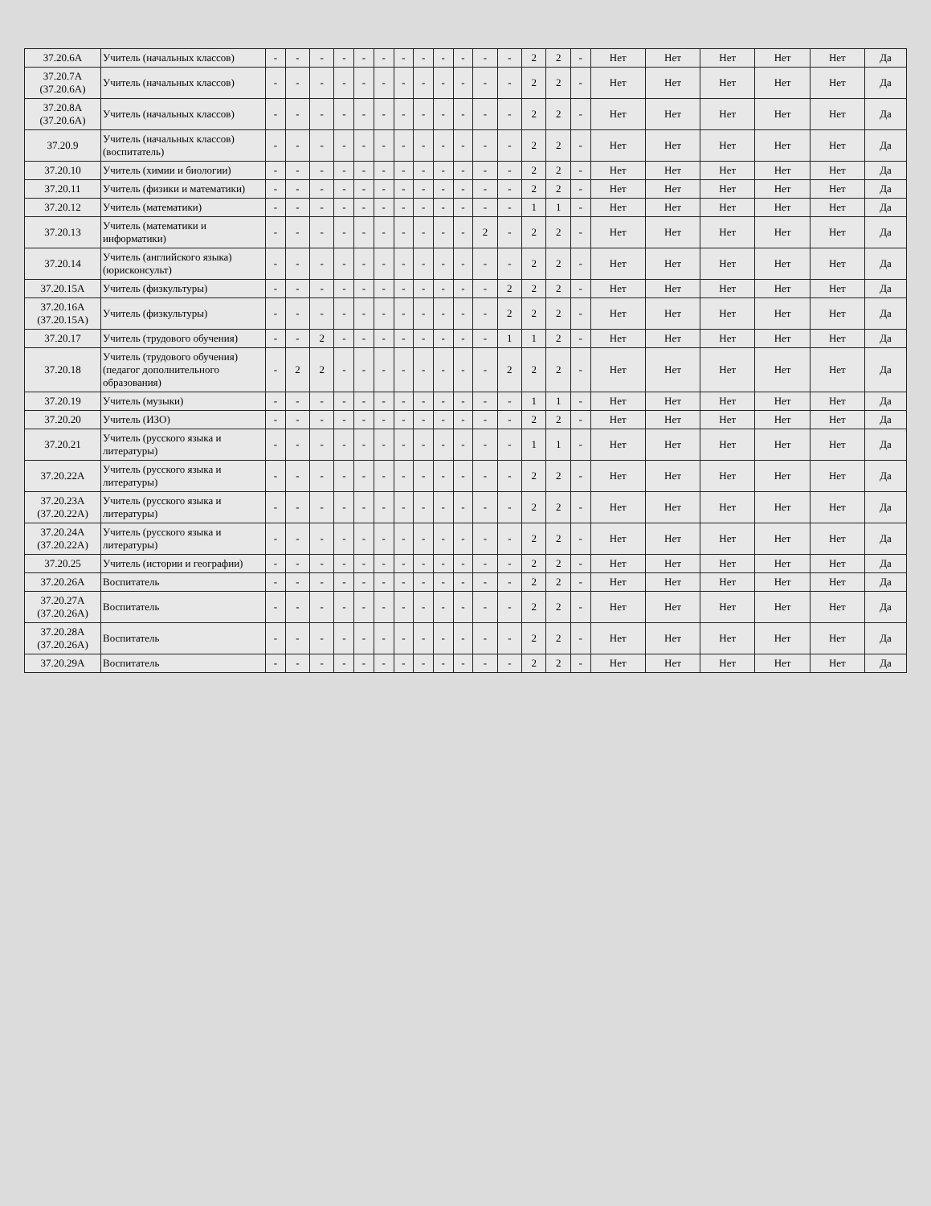| 37.20.6А | Учитель (начальных классов) | - | - | - | - | - | - | - | - | - | - | - | - | 2 | 2 | - | Нет | Нет | Нет | Нет | Нет | Да |
| 37.20.7А (37.20.6А) | Учитель (начальных классов) | - | - | - | - | - | - | - | - | - | - | - | - | 2 | 2 | - | Нет | Нет | Нет | Нет | Нет | Да |
| 37.20.8А (37.20.6А) | Учитель (начальных классов) | - | - | - | - | - | - | - | - | - | - | - | - | 2 | 2 | - | Нет | Нет | Нет | Нет | Нет | Да |
| 37.20.9 | Учитель (начальных классов) (воспитатель) | - | - | - | - | - | - | - | - | - | - | - | - | 2 | 2 | - | Нет | Нет | Нет | Нет | Нет | Да |
| 37.20.10 | Учитель (химии и биологии) | - | - | - | - | - | - | - | - | - | - | - | - | 2 | 2 | - | Нет | Нет | Нет | Нет | Нет | Да |
| 37.20.11 | Учитель (физики и математики) | - | - | - | - | - | - | - | - | - | - | - | - | 2 | 2 | - | Нет | Нет | Нет | Нет | Нет | Да |
| 37.20.12 | Учитель (математики) | - | - | - | - | - | - | - | - | - | - | - | - | 1 | 1 | - | Нет | Нет | Нет | Нет | Нет | Да |
| 37.20.13 | Учитель (математики и информатики) | - | - | - | - | - | - | - | - | - | - | 2 | - | 2 | 2 | - | Нет | Нет | Нет | Нет | Нет | Да |
| 37.20.14 | Учитель (английского языка) (юрисконсульт) | - | - | - | - | - | - | - | - | - | - | - | - | 2 | 2 | - | Нет | Нет | Нет | Нет | Нет | Да |
| 37.20.15А | Учитель (физкультуры) | - | - | - | - | - | - | - | - | - | - | - | 2 | 2 | 2 | - | Нет | Нет | Нет | Нет | Нет | Да |
| 37.20.16А (37.20.15А) | Учитель (физкультуры) | - | - | - | - | - | - | - | - | - | - | - | 2 | 2 | 2 | - | Нет | Нет | Нет | Нет | Нет | Да |
| 37.20.17 | Учитель (трудового обучения) | - | - | 2 | - | - | - | - | - | - | - | - | 1 | 1 | 2 | - | Нет | Нет | Нет | Нет | Нет | Да |
| 37.20.18 | Учитель (трудового обучения) (педагог дополнительного образования) | - | 2 | 2 | - | - | - | - | - | - | - | - | 2 | 2 | 2 | - | Нет | Нет | Нет | Нет | Нет | Да |
| 37.20.19 | Учитель (музыки) | - | - | - | - | - | - | - | - | - | - | - | - | 1 | 1 | - | Нет | Нет | Нет | Нет | Нет | Да |
| 37.20.20 | Учитель (ИЗО) | - | - | - | - | - | - | - | - | - | - | - | - | 2 | 2 | - | Нет | Нет | Нет | Нет | Нет | Да |
| 37.20.21 | Учитель (русского языка и литературы) | - | - | - | - | - | - | - | - | - | - | - | - | 1 | 1 | - | Нет | Нет | Нет | Нет | Нет | Да |
| 37.20.22А | Учитель (русского языка и литературы) | - | - | - | - | - | - | - | - | - | - | - | - | 2 | 2 | - | Нет | Нет | Нет | Нет | Нет | Да |
| 37.20.23А (37.20.22А) | Учитель (русского языка и литературы) | - | - | - | - | - | - | - | - | - | - | - | - | 2 | 2 | - | Нет | Нет | Нет | Нет | Нет | Да |
| 37.20.24А (37.20.22А) | Учитель (русского языка и литературы) | - | - | - | - | - | - | - | - | - | - | - | - | 2 | 2 | - | Нет | Нет | Нет | Нет | Нет | Да |
| 37.20.25 | Учитель (истории и географии) | - | - | - | - | - | - | - | - | - | - | - | - | 2 | 2 | - | Нет | Нет | Нет | Нет | Нет | Да |
| 37.20.26А | Воспитатель | - | - | - | - | - | - | - | - | - | - | - | - | 2 | 2 | - | Нет | Нет | Нет | Нет | Нет | Да |
| 37.20.27А (37.20.26А) | Воспитатель | - | - | - | - | - | - | - | - | - | - | - | - | 2 | 2 | - | Нет | Нет | Нет | Нет | Нет | Да |
| 37.20.28А (37.20.26А) | Воспитатель | - | - | - | - | - | - | - | - | - | - | - | - | 2 | 2 | - | Нет | Нет | Нет | Нет | Нет | Да |
| 37.20.29А | Воспитатель | - | - | - | - | - | - | - | - | - | - | - | - | 2 | 2 | - | Нет | Нет | Нет | Нет | Нет | Да |